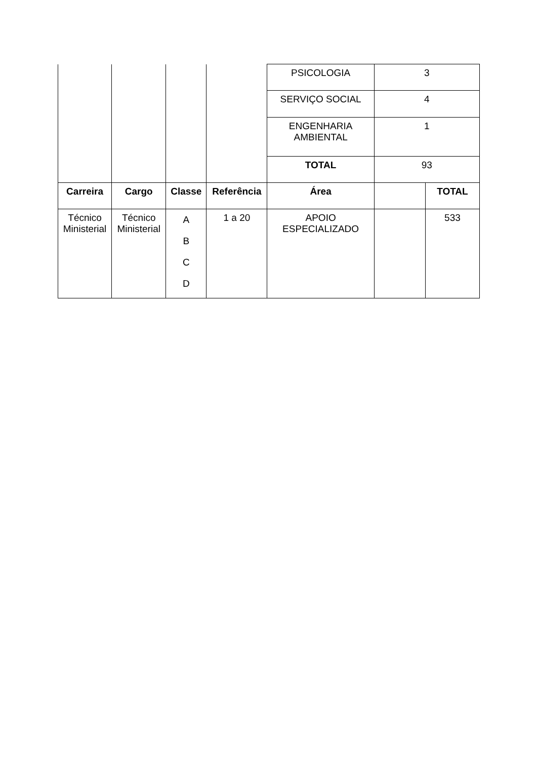| | | | | PSICOLOGIA | 3 | |
| | | | | SERVIÇO SOCIAL | 4 | |
| | | | | ENGENHARIA AMBIENTAL | 1 | |
| | | | | TOTAL | 93 | |
| Carreira | Cargo | Classe | Referência | Área | | TOTAL |
| Técnico Ministerial | Técnico Ministerial | A B C D | 1 a 20 | APOIO ESPECIALIZADO | | 533 |